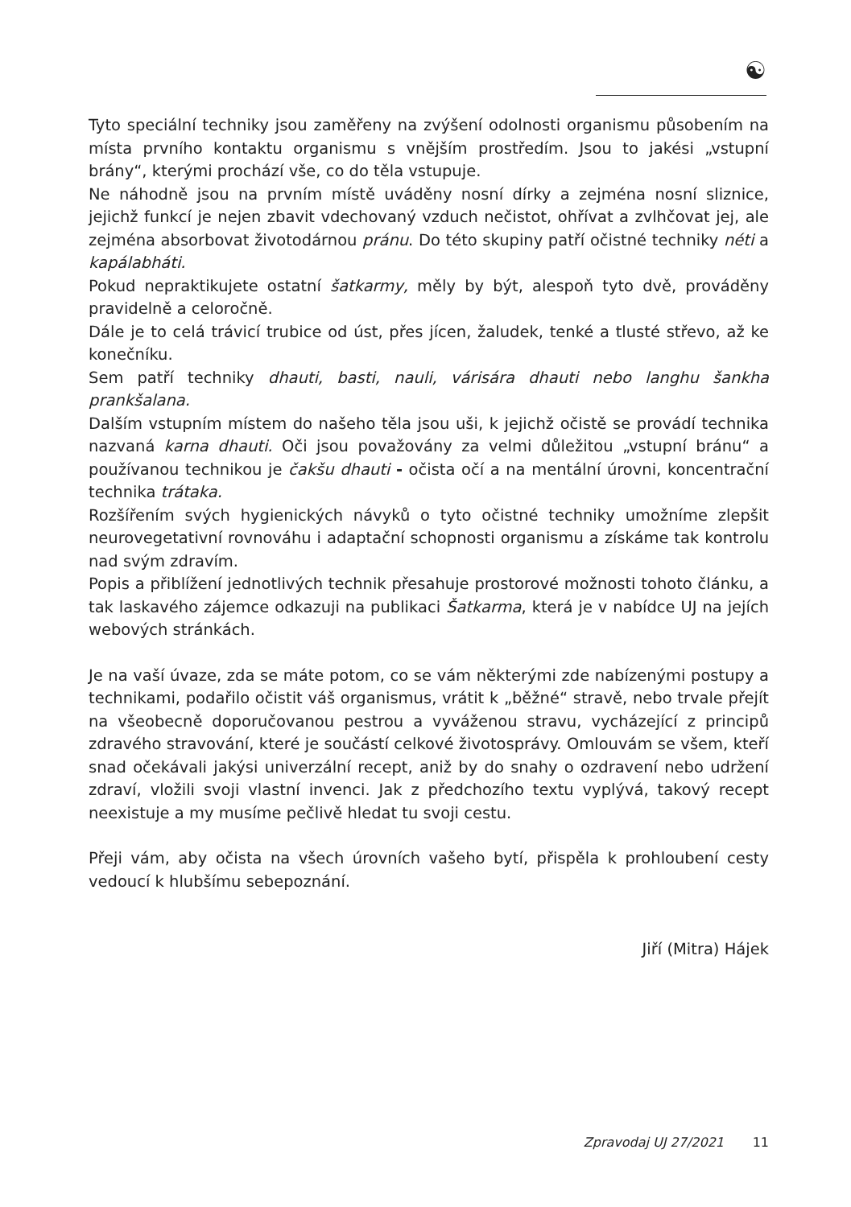☯
Tyto speciální techniky jsou zaměřeny na zvýšení odolnosti organismu působením na místa prvního kontaktu organismu s vnějším prostředím. Jsou to jakési „vstupní brány“, kterými prochází vše, co do těla vstupuje.
Ne náhodně jsou na prvním místě uváděny nosní dírky a zejména nosní sliznice, jejichž funkcí je nejen zbavit vdechovaný vzduch nečistot, ohřívat a zvlhčovat jej, ale zejména absorbovat životodárnou pránu. Do této skupiny patří očistné techniky néti a kapálabháti.
Pokud nepraktikujete ostatní šatkarmy, měly by být, alespoň tyto dvě, prováděny pravidelně a celoročně.
Dále je to celá trávicí trubice od úst, přes jícen, žaludek, tenké a tlusté střevo, až ke konečníku.
Sem patří techniky dhauti, basti, nauli, várisára dhauti nebo langhu šankha prankšalana.
Dalším vstupním místem do našeho těla jsou uši, k jejichž očistě se provádí technika nazvaná karna dhauti. Oči jsou považovány za velmi důležitou „vstupní bránu“ a používanou technikou je čakšu dhauti - očista očí a na mentální úrovni, koncentrační technika trátaka.
Rozšířením svých hygienických návyků o tyto očistné techniky umožníme zlepšit neurovegetativní rovnováhu i adaptační schopnosti organismu a získáme tak kontrolu nad svým zdravím.
Popis a přiblížení jednotlivých technik přesahuje prostorové možnosti tohoto článku, a tak laskavého zájemce odkazuji na publikaci Šatkarma, která je v nabídce UJ na jejích webových stránkách.
Je na vaší úvaze, zda se máte potom, co se vám některými zde nabízenými postupy a technikami, podařilo očistit váš organismus, vrátit k „běžné“ stravě, nebo trvale přejít na všeobecně doporučovanou pestrou a vyváženou stravu, vycházející z principů zdravého stravování, které je součástí celkové životosprávy. Omlouvám se všem, kteří snad očekávali jakýsi univerzální recept, aniž by do snahy o ozdravení nebo udržení zdraví, vložili svoji vlastní invenci. Jak z předchozího textu vyplývá, takový recept neexistuje a my musíme pečlivě hledat tu svoji cestu.
Přeji vám, aby očista na všech úrovních vašeho bytí, přispěla k prohloubení cesty vedoucí k hlubšímu sebepoznání.
Jiří (Mitra) Hájek
Zpravodaj UJ 27/2021 11